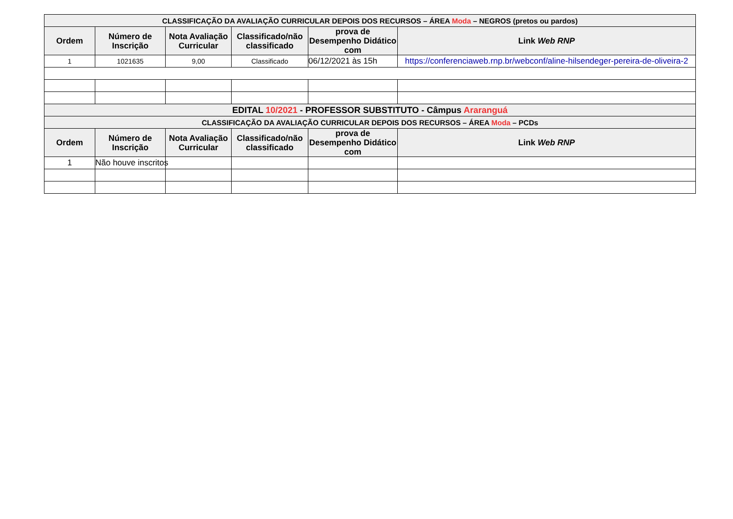| CLASSIFICAÇÃO DA AVALIAÇÃO CURRICULAR DEPOIS DOS RECURSOS – ÁREA Moda – NEGROS (pretos ou pardos) | | | | | |
| Ordem | Número de Inscrição | Nota Avaliação Curricular | Classificado/não classificado | prova de Desempenho Didático com | Link Web RNP |
| 1 | 1021635 | 9,00 | Classificado | 06/12/2021 às 15h | https://conferenciaweb.rnp.br/webconf/aline-hilsendeger-pereira-de-oliveira-2 |
| EDITAL 10/2021 - PROFESSOR SUBSTITUTO - Câmpus Araranguá | | | | | |
| CLASSIFICAÇÃO DA AVALIAÇÃO CURRICULAR DEPOIS DOS RECURSOS – ÁREA Moda – PCDs | | | | | |
| Ordem | Número de Inscrição | Nota Avaliação Curricular | Classificado/não classificado | prova de Desempenho Didático com | Link Web RNP |
| 1 | Não houve inscritos | | | | |